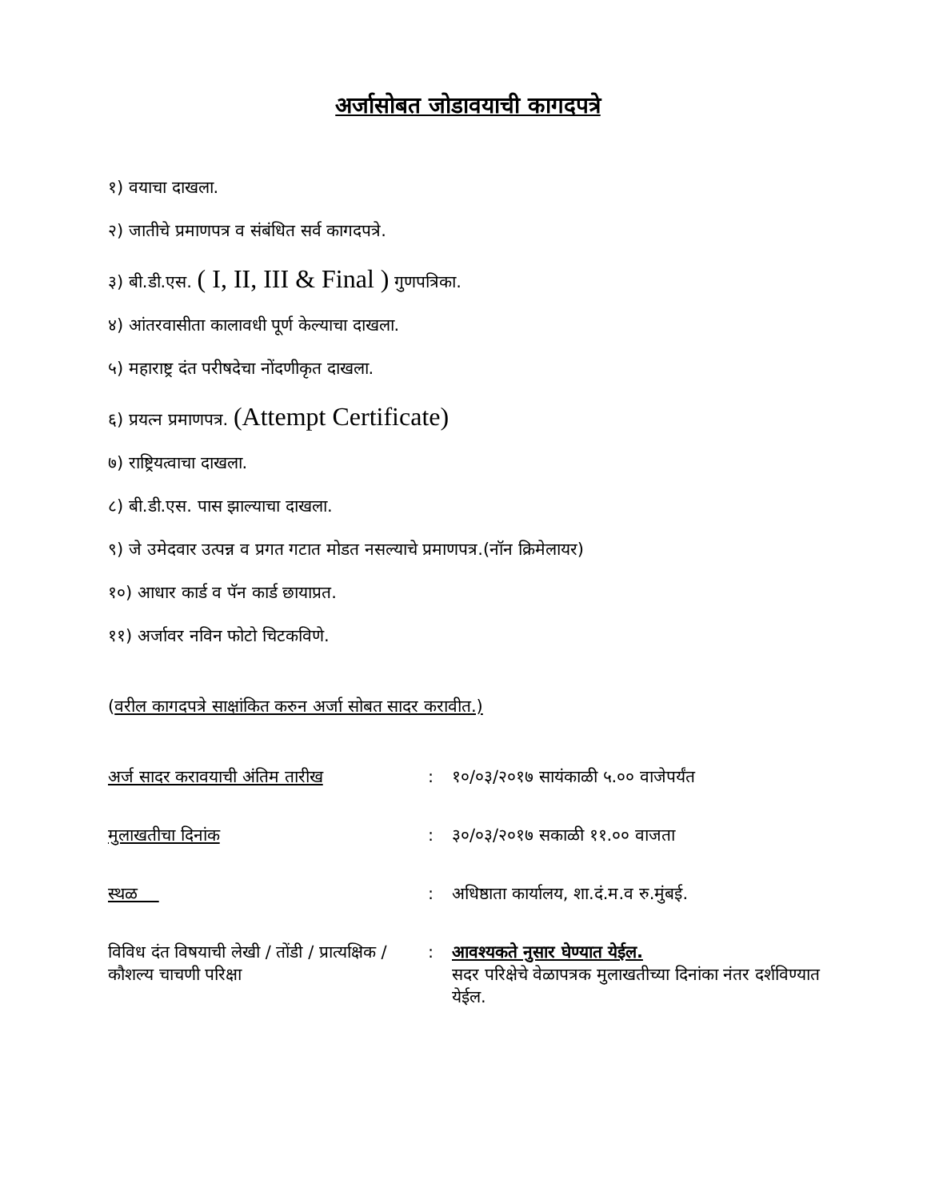अर्जासोबत जोडावयाची कागदपत्रे
१) वयाचा दाखला.
२) जातीचे प्रमाणपत्र व संबंधित सर्व कागदपत्रे.
३) बी.डी.एस. ( I, II, III & Final ) गुणपत्रिका.
४) आंतरवासीता कालावधी पूर्ण केल्याचा दाखला.
५) महाराष्ट्र दंत परीषदेचा नोंदणीकृत दाखला.
६) प्रयत्न प्रमाणपत्र. (Attempt Certificate)
७) राष्ट्रियत्वाचा दाखला.
८) बी.डी.एस. पास झाल्याचा दाखला.
९) जे उमेदवार उत्पन्न व प्रगत गटात मोडत नसल्याचे प्रमाणपत्र.(नॉन क्रिमेलायर)
१०) आधार कार्ड व पॅन कार्ड छायाप्रत.
११) अर्जावर नविन फोटो चिटकविणे.
(वरील कागदपत्रे साक्षांकित करुन अर्जा सोबत सादर करावीत.)
| अर्ज सादर करावयाची अंतिम तारीख | : | १०/०३/२०१७ सायंकाळी ५.०० वाजेपर्यंत |
| मुलाखतीचा दिनांक | : | ३०/०३/२०१७ सकाळी ११.०० वाजता |
| स्थळ | : | अधिष्ठाता कार्यालय, शा.दं.म.व रु.मुंबई. |
| विविध दंत विषयाची लेखी / तोंडी / प्रात्यक्षिक / कौशल्य चाचणी परिक्षा | : | आवश्यकते नुसार घेण्यात येईल. सदर परिक्षेचे वेळापत्रक मुलाखतीच्या दिनांका नंतर दर्शविण्यात येईल. |